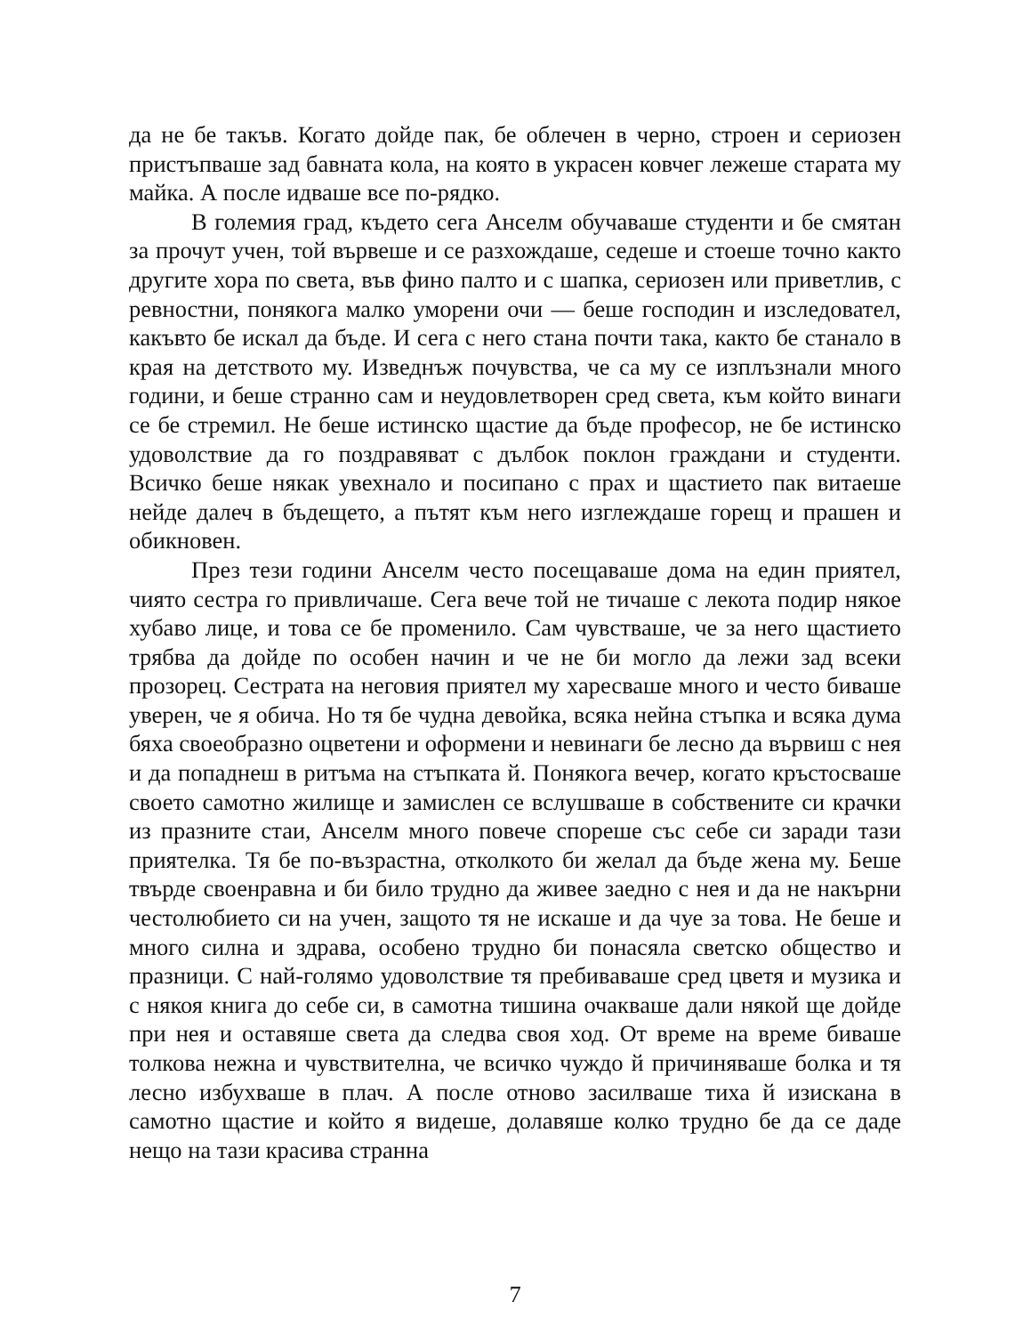да не бе такъв. Когато дойде пак, бе облечен в черно, строен и сериозен пристъпваше зад бавната кола, на която в украсен ковчег лежеше старата му майка. А после идваше все по-рядко.
В големия град, където сега Анселм обучаваше студенти и бе смятан за прочут учен, той вървеше и се разхождаше, седеше и стоеше точно както другите хора по света, във фино палто и с шапка, сериозен или приветлив, с ревностни, понякога малко уморени очи — беше господин и изследовател, какъвто бе искал да бъде. И сега с него стана почти така, както бе станало в края на детството му. Изведнъж почувства, че са му се изплъзнали много години, и беше странно сам и неудовлетворен сред света, към който винаги се бе стремил. Не беше истинско щастие да бъде професор, не бе истинско удоволствие да го поздравяват с дълбок поклон граждани и студенти. Всичко беше някак увехнало и посипано с прах и щастието пак витаеше нейде далеч в бъдещето, а пътят към него изглеждаше горещ и прашен и обикновен.
През тези години Анселм често посещаваше дома на един приятел, чиято сестра го привличаше. Сега вече той не тичаше с лекота подир някое хубаво лице, и това се бе променило. Сам чувстваше, че за него щастието трябва да дойде по особен начин и че не би могло да лежи зад всеки прозорец. Сестрата на неговия приятел му харесваше много и често биваше уверен, че я обича. Но тя бе чудна девойка, всяка нейна стъпка и всяка дума бяха своеобразно оцветени и оформени и невинаги бе лесно да вървиш с нея и да попаднеш в ритъма на стъпката й. Понякога вечер, когато кръстосваше своето самотно жилище и замислен се вслушваше в собствените си крачки из празните стаи, Анселм много повече спореше със себе си заради тази приятелка. Тя бе по-възрастна, отколкото би желал да бъде жена му. Беше твърде своенравна и би било трудно да живее заедно с нея и да не накърни честолюбието си на учен, защото тя не искаше и да чуе за това. Не беше и много силна и здрава, особено трудно би понасяла светско общество и празници. С най-голямо удоволствие тя пребиваваше сред цветя и музика и с някоя книга до себе си, в самотна тишина очакваше дали някой ще дойде при нея и оставяше света да следва своя ход. От време на време биваше толкова нежна и чувствителна, че всичко чуждо й причиняваше болка и тя лесно избухваше в плач. А после отново засилваше тиха й изискана в самотно щастие и който я видеше, долавяше колко трудно бе да се даде нещо на тази красива странна
7